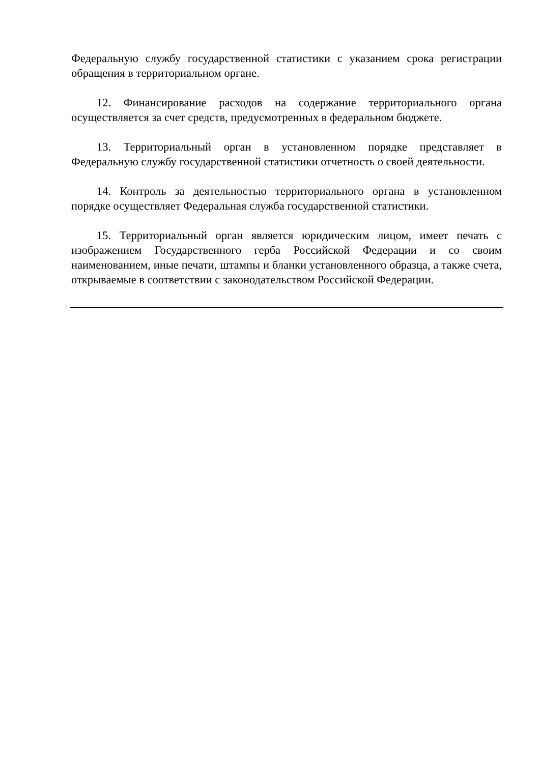Федеральную службу государственной статистики с указанием срока регистрации обращения в территориальном органе.
12. Финансирование расходов на содержание территориального органа осуществляется за счет средств, предусмотренных в федеральном бюджете.
13. Территориальный орган в установленном порядке представляет в Федеральную службу государственной статистики отчетность о своей деятельности.
14. Контроль за деятельностью территориального органа в установленном порядке осуществляет Федеральная служба государственной статистики.
15. Территориальный орган является юридическим лицом, имеет печать с изображением Государственного герба Российской Федерации и со своим наименованием, иные печати, штампы и бланки установленного образца, а также счета, открываемые в соответствии с законодательством Российской Федерации.